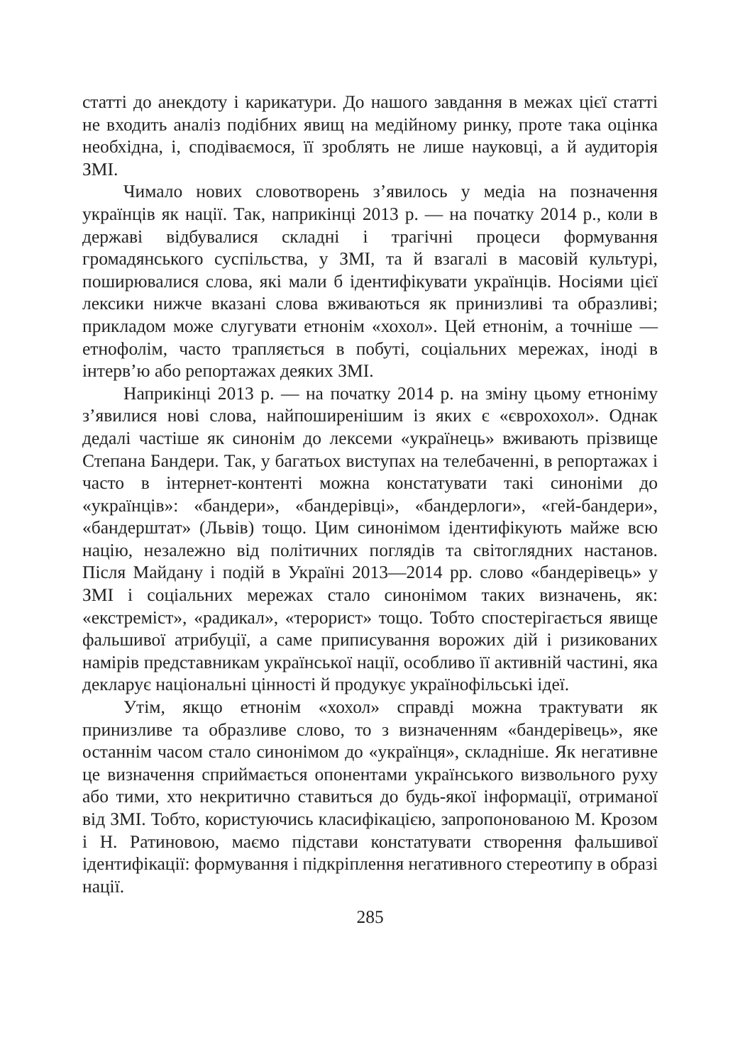статті до анекдоту і карикатури. До нашого завдання в межах цієї статті не входить аналіз подібних явищ на медійному ринку, проте така оцінка необхідна, і, сподіваємося, її зроблять не лише науковці, а й аудиторія ЗМІ.
Чимало нових словотворень з’явилось у медіа на позначення українців як нації. Так, наприкінці 2013 р. — на початку 2014 р., коли в державі відбувалися складні і трагічні процеси формування громадянського суспільства, у ЗМІ, та й взагалі в масовій культурі, поширювалися слова, які мали б ідентифікувати українців. Носіями цієї лексики нижче вказані слова вживаються як принизливі та образливі; прикладом може слугувати етнонім «хохол». Цей етнонім, а точніше — етнофолім, часто трапляється в побуті, соціальних мережах, іноді в інтерв’ю або репортажах деяких ЗМІ.
Наприкінці 2013 р. — на початку 2014 р. на зміну цьому етноніму з’явилися нові слова, найпоширенішим із яких є «єврохохол». Однак дедалі частіше як синонім до лексеми «українець» вживають прізвище Степана Бандери. Так, у багатьох виступах на телебаченні, в репортажах і часто в інтернет-контенті можна констатувати такі синоніми до «українців»: «бандери», «бандерівці», «бандерлоги», «гей-бандери», «бандерштат» (Львів) тощо. Цим синонімом ідентифікують майже всю націю, незалежно від політичних поглядів та світоглядних настанов. Після Майдану і подій в Україні 2013—2014 рр. слово «бандерівець» у ЗМІ і соціальних мережах стало синонімом таких визначень, як: «екстреміст», «радикал», «терорист» тощо. Тобто спостерігається явище фальшивої атрибуції, а саме приписування ворожих дій і ризикованих намірів представникам української нації, особливо її активній частині, яка декларує національні цінності й продукує українофільські ідеї.
Утім, якщо етнонім «хохол» справді можна трактувати як принизливе та образливе слово, то з визначенням «бандерівець», яке останнім часом стало синонімом до «українця», складніше. Як негативне це визначення сприймається опонентами українського визвольного руху або тими, хто некритично ставиться до будь-якої інформації, отриманої від ЗМІ. Тобто, користуючись класифікацією, запропонованою М. Крозом і Н. Ратиновою, маємо підстави констатувати створення фальшивої ідентифікації: формування і підкріплення негативного стереотипу в образі нації.
285